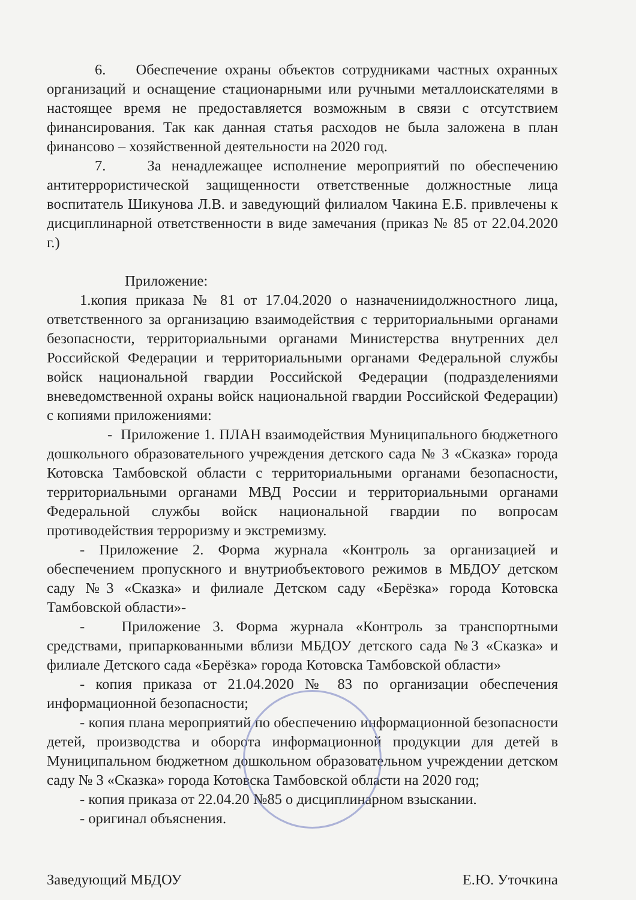6. Обеспечение охраны объектов сотрудниками частных охранных организаций и оснащение стационарными или ручными металлоискателями в настоящее время не предоставляется возможным в связи с отсутствием финансирования. Так как данная статья расходов не была заложена в план финансово – хозяйственной деятельности на 2020 год.
7. За ненадлежащее исполнение мероприятий по обеспечению антитеррористической защищенности ответственные должностные лица воспитатель Шикунова Л.В. и заведующий филиалом Чакина Е.Б. привлечены к дисциплинарной ответственности в виде замечания (приказ № 85 от 22.04.2020 г.)
Приложение:
1.копия приказа № 81 от 17.04.2020 о назначениидолжностного лица, ответственного за организацию взаимодействия с территориальными органами безопасности, территориальными органами Министерства внутренних дел Российской Федерации и территориальными органами Федеральной службы войск национальной гвардии Российской Федерации (подразделениями вневедомственной охраны войск национальной гвардии Российской Федерации) с копиями приложениями:
- Приложение 1. ПЛАН взаимодействия Муниципального бюджетного дошкольного образовательного учреждения детского сада № 3 «Сказка» города Котовска Тамбовской области с территориальными органами безопасности, территориальными органами МВД России и территориальными органами Федеральной службы войск национальной гвардии по вопросам противодействия терроризму и экстремизму.
- Приложение 2. Форма журнала «Контроль за организацией и обеспечением пропускного и внутриобъектового режимов в МБДОУ детском саду №3 «Сказка» и филиале Детском саду «Берёзка» города Котовска Тамбовской области»-
- Приложение 3. Форма журнала «Контроль за транспортными средствами, припаркованными вблизи МБДОУ детского сада №3 «Сказка» и филиале Детского сада «Берёзка» города Котовска Тамбовской области»
- копия приказа от 21.04.2020 № 83 по организации обеспечения информационной безопасности;
- копия плана мероприятий по обеспечению информационной безопасности детей, производства и оборота информационной продукции для детей в Муниципальном бюджетном дошкольном образовательном учреждении детском саду № 3 «Сказка» города Котовска Тамбовской области на 2020 год;
- копия приказа от 22.04.20 №85 о дисциплинарном взыскании.
- оригинал объяснения.
Заведующий МБДОУ Е.Ю. Уточкина